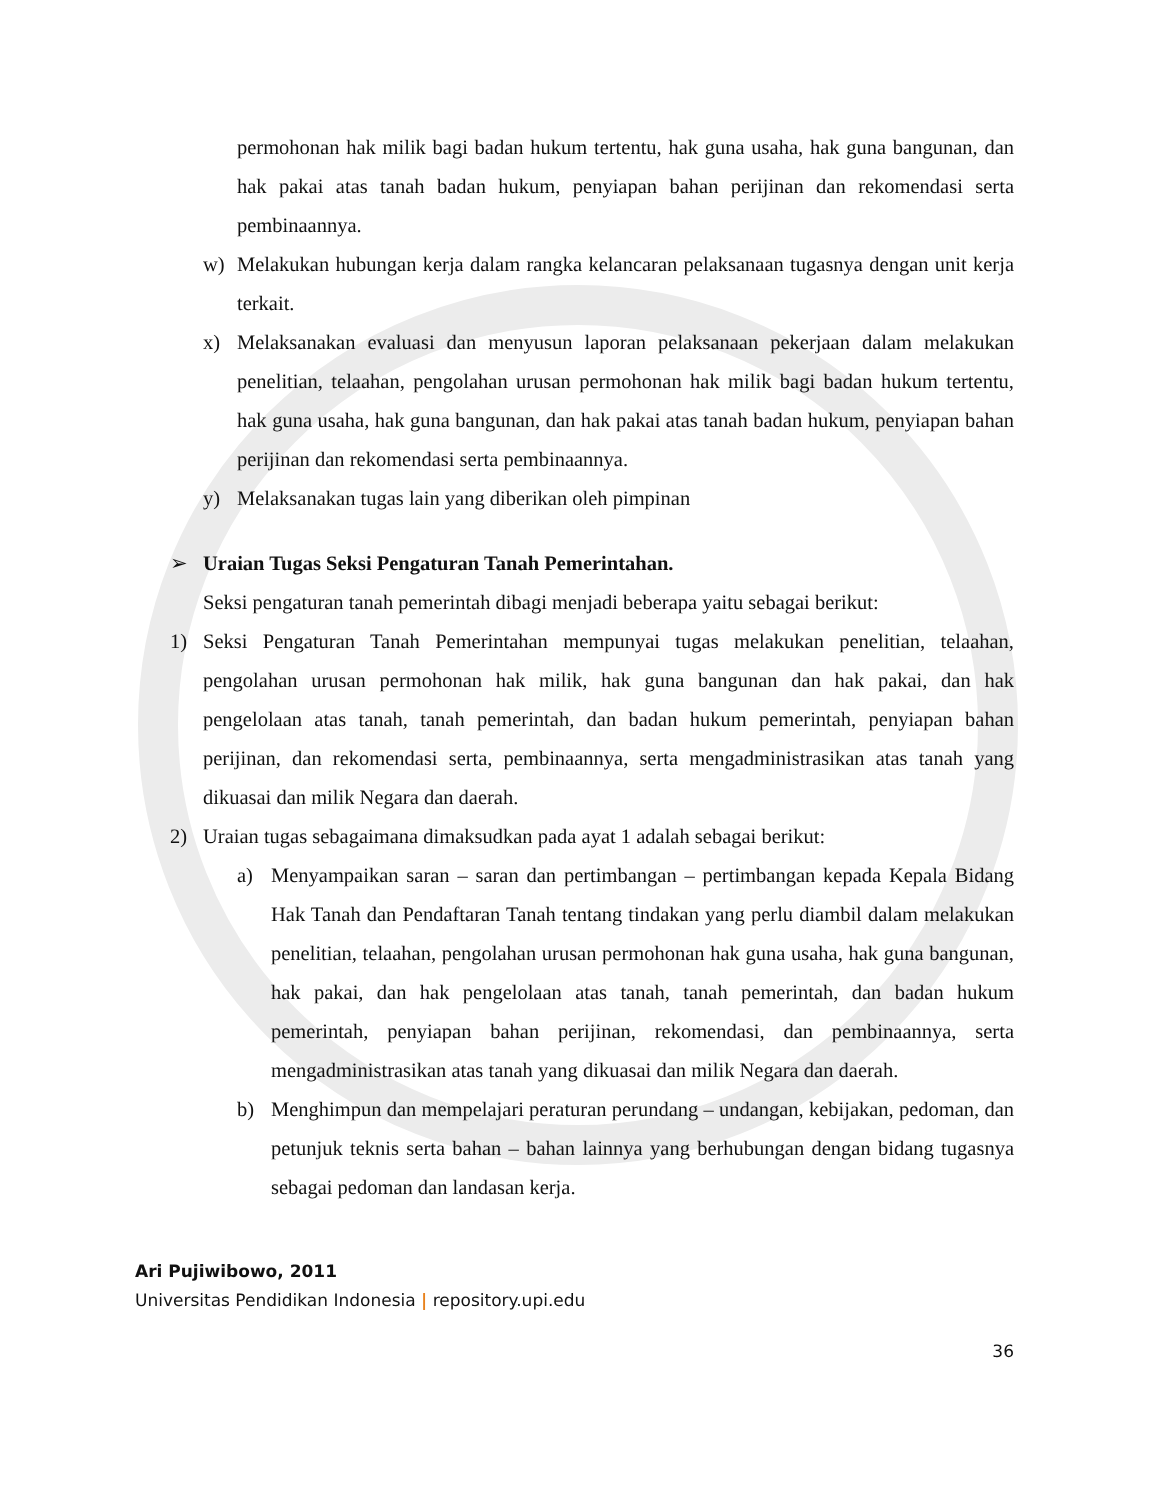permohonan hak milik bagi badan hukum tertentu, hak guna usaha, hak guna bangunan, dan hak pakai atas tanah badan hukum, penyiapan bahan perijinan dan rekomendasi serta pembinaannya.
w) Melakukan hubungan kerja dalam rangka kelancaran pelaksanaan tugasnya dengan unit kerja terkait.
x) Melaksanakan evaluasi dan menyusun laporan pelaksanaan pekerjaan dalam melakukan penelitian, telaahan, pengolahan urusan permohonan hak milik bagi badan hukum tertentu, hak guna usaha, hak guna bangunan, dan hak pakai atas tanah badan hukum, penyiapan bahan perijinan dan rekomendasi serta pembinaannya.
y) Melaksanakan tugas lain yang diberikan oleh pimpinan
➢ Uraian Tugas Seksi Pengaturan Tanah Pemerintahan.
Seksi pengaturan tanah pemerintah dibagi menjadi beberapa yaitu sebagai berikut:
1) Seksi Pengaturan Tanah Pemerintahan mempunyai tugas melakukan penelitian, telaahan, pengolahan urusan permohonan hak milik, hak guna bangunan dan hak pakai, dan hak pengelolaan atas tanah, tanah pemerintah, dan badan hukum pemerintah, penyiapan bahan perijinan, dan rekomendasi serta, pembinaannya, serta mengadministrasikan atas tanah yang dikuasai dan milik Negara dan daerah.
2) Uraian tugas sebagaimana dimaksudkan pada ayat 1 adalah sebagai berikut:
a) Menyampaikan saran – saran dan pertimbangan – pertimbangan kepada Kepala Bidang Hak Tanah dan Pendaftaran Tanah tentang tindakan yang perlu diambil dalam melakukan penelitian, telaahan, pengolahan urusan permohonan hak guna usaha, hak guna bangunan, hak pakai, dan hak pengelolaan atas tanah, tanah pemerintah, dan badan hukum pemerintah, penyiapan bahan perijinan, rekomendasi, dan pembinaannya, serta mengadministrasikan atas tanah yang dikuasai dan milik Negara dan daerah.
b) Menghimpun dan mempelajari peraturan perundang – undangan, kebijakan, pedoman, dan petunjuk teknis serta bahan – bahan lainnya yang berhubungan dengan bidang tugasnya sebagai pedoman dan landasan kerja.
Ari Pujiwibowo, 2011
Universitas Pendidikan Indonesia | repository.upi.edu
36